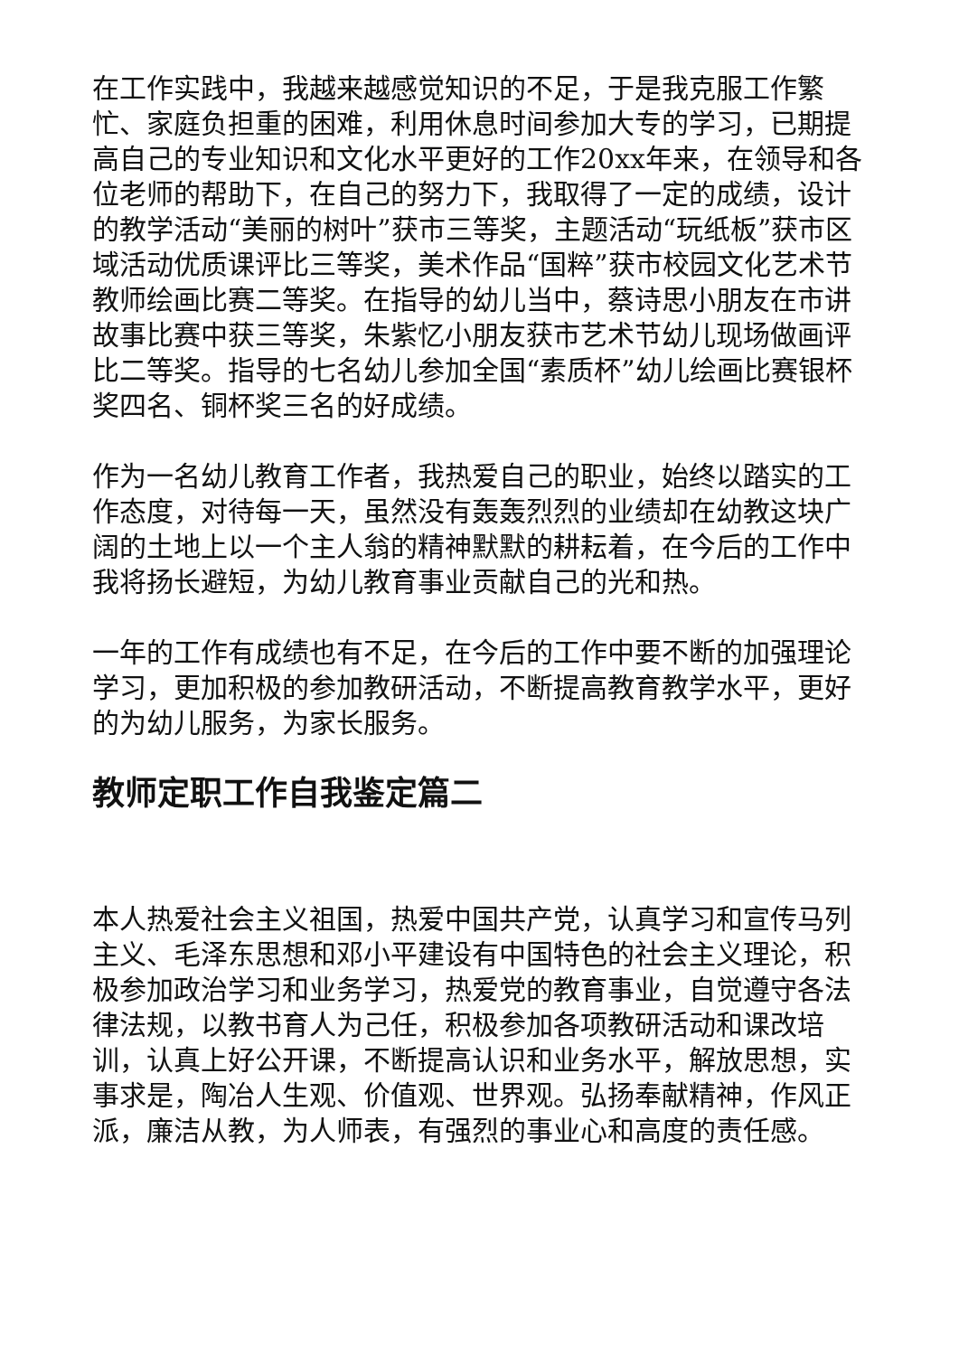在工作实践中，我越来越感觉知识的不足，于是我克服工作繁忙、家庭负担重的困难，利用休息时间参加大专的学习，已期提高自己的专业知识和文化水平更好的工作20xx年来，在领导和各位老师的帮助下，在自己的努力下，我取得了一定的成绩，设计的教学活动“美丽的树叶”获市三等奖，主题活动“玩纸板”获市区域活动优质课评比三等奖，美术作品“国粹”获市校园文化艺术节教师绘画比赛二等奖。在指导的幼儿当中，蔡诗思小朋友在市讲故事比赛中获三等奖，朱紫忆小朋友获市艺术节幼儿现场做画评比二等奖。指导的七名幼儿参加全国“素质杯”幼儿绘画比赛银杯奖四名、铜杯奖三名的好成绩。
作为一名幼儿教育工作者，我热爱自己的职业，始终以踏实的工作态度，对待每一天，虽然没有轰轰烈烈的业绩却在幼教这块广阔的土地上以一个主人翁的精神默默的耕耘着，在今后的工作中我将扬长避短，为幼儿教育事业贡献自己的光和热。
一年的工作有成绩也有不足，在今后的工作中要不断的加强理论学习，更加积极的参加教研活动，不断提高教育教学水平，更好的为幼儿服务，为家长服务。
教师定职工作自我鉴定篇二
本人热爱社会主义祖国，热爱中国共产党，认真学习和宣传马列主义、毛泽东思想和邓小平建设有中国特色的社会主义理论，积极参加政治学习和业务学习，热爱党的教育事业，自觉遵守各法律法规，以教书育人为己任，积极参加各项教研活动和课改培训，认真上好公开课，不断提高认识和业务水平，解放思想，实事求是，陶冶人生观、价值观、世界观。弘扬奉献精神，作风正派，廉洁从教，为人师表，有强烈的事业心和高度的责任感。